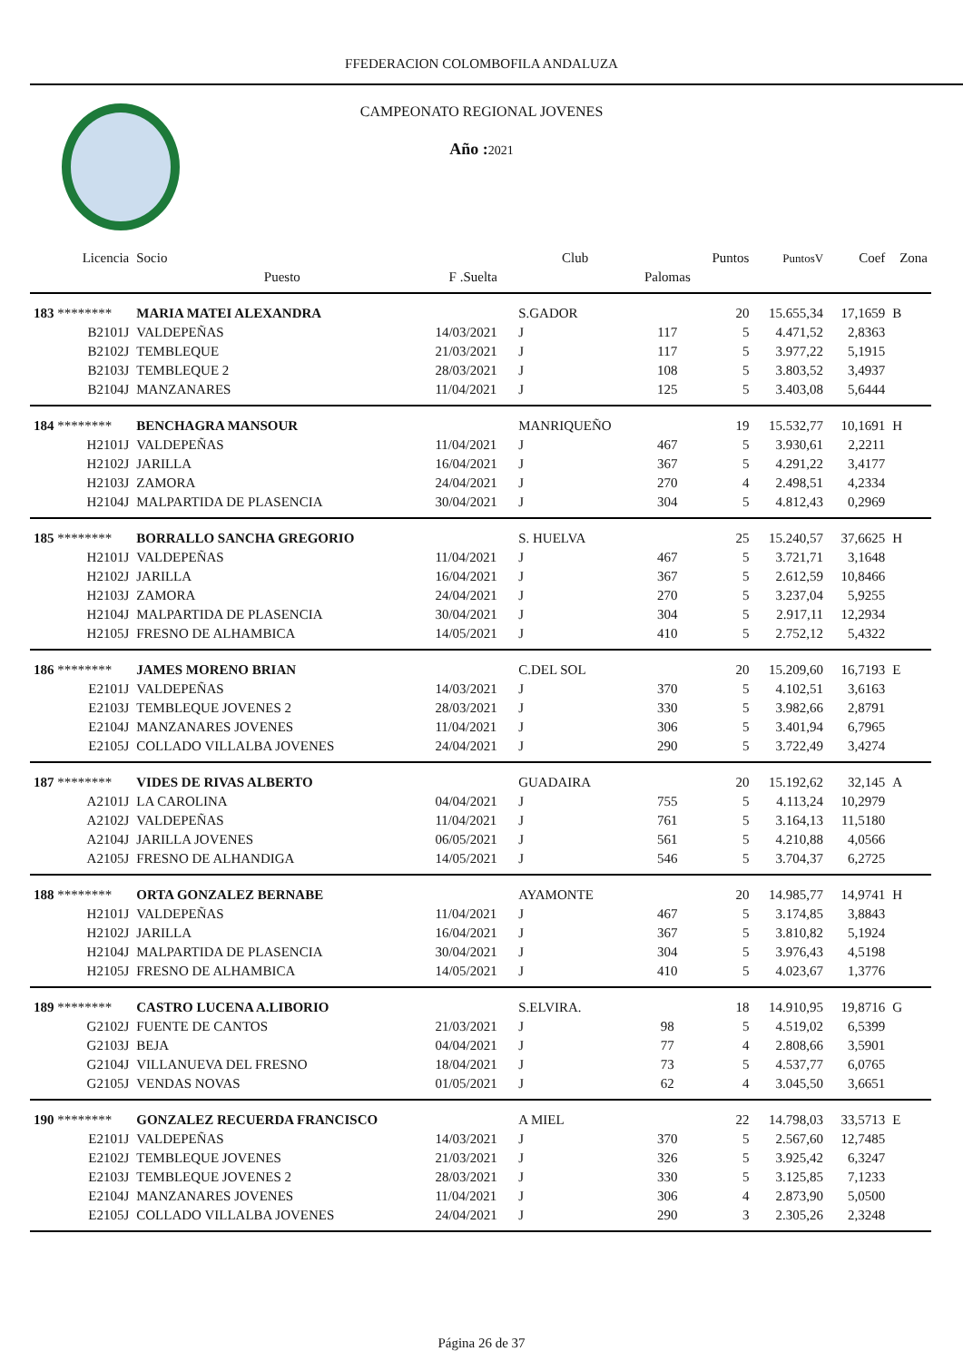FFEDERACION COLOMBOFILA ANDALUZA
CAMPEONATO REGIONAL JOVENES
Año : 2021
| Licencia | Socio | | Club | | Puntos | PuntosV | Coef | Zona |
| --- | --- | --- | --- | --- | --- | --- | --- | --- |
| | Puesto | F .Suelta | | Palomas | | | | |
| 183 ******** | MARIA MATEI ALEXANDRA | | S.GADOR | | 20 | 15.655,34 | 17,1659 | B |
| B2101J | VALDEPEÑAS | 14/03/2021 | J | 117 | 5 | 4.471,52 | 2,8363 | |
| B2102J | TEMBLEQUE | 21/03/2021 | J | 117 | 5 | 3.977,22 | 5,1915 | |
| B2103J | TEMBLEQUE 2 | 28/03/2021 | J | 108 | 5 | 3.803,52 | 3,4937 | |
| B2104J | MANZANARES | 11/04/2021 | J | 125 | 5 | 3.403,08 | 5,6444 | |
| 184 ******** | BENCHAGRA MANSOUR | | MANRIQUEÑO | | 19 | 15.532,77 | 10,1691 | H |
| H2101J | VALDEPEÑAS | 11/04/2021 | J | 467 | 5 | 3.930,61 | 2,2211 | |
| H2102J | JARILLA | 16/04/2021 | J | 367 | 5 | 4.291,22 | 3,4177 | |
| H2103J | ZAMORA | 24/04/2021 | J | 270 | 4 | 2.498,51 | 4,2334 | |
| H2104J | MALPARTIDA DE PLASENCIA | 30/04/2021 | J | 304 | 5 | 4.812,43 | 0,2969 | |
| 185 ******** | BORRALLO SANCHA GREGORIO | | S. HUELVA | | 25 | 15.240,57 | 37,6625 | H |
| H2101J | VALDEPEÑAS | 11/04/2021 | J | 467 | 5 | 3.721,71 | 3,1648 | |
| H2102J | JARILLA | 16/04/2021 | J | 367 | 5 | 2.612,59 | 10,8466 | |
| H2103J | ZAMORA | 24/04/2021 | J | 270 | 5 | 3.237,04 | 5,9255 | |
| H2104J | MALPARTIDA DE PLASENCIA | 30/04/2021 | J | 304 | 5 | 2.917,11 | 12,2934 | |
| H2105J | FRESNO DE ALHAMBICA | 14/05/2021 | J | 410 | 5 | 2.752,12 | 5,4322 | |
| 186 ******** | JAMES MORENO BRIAN | | C.DEL SOL | | 20 | 15.209,60 | 16,7193 | E |
| E2101J | VALDEPEÑAS | 14/03/2021 | J | 370 | 5 | 4.102,51 | 3,6163 | |
| E2103J | TEMBLEQUE JOVENES 2 | 28/03/2021 | J | 330 | 5 | 3.982,66 | 2,8791 | |
| E2104J | MANZANARES JOVENES | 11/04/2021 | J | 306 | 5 | 3.401,94 | 6,7965 | |
| E2105J | COLLADO VILLALBA JOVENES | 24/04/2021 | J | 290 | 5 | 3.722,49 | 3,4274 | |
| 187 ******** | VIDES DE RIVAS ALBERTO | | GUADAIRA | | 20 | 15.192,62 | 32,145 | A |
| A2101J | LA CAROLINA | 04/04/2021 | J | 755 | 5 | 4.113,24 | 10,2979 | |
| A2102J | VALDEPEÑAS | 11/04/2021 | J | 761 | 5 | 3.164,13 | 11,5180 | |
| A2104J | JARILLA JOVENES | 06/05/2021 | J | 561 | 5 | 4.210,88 | 4,0566 | |
| A2105J | FRESNO DE ALHANDIGA | 14/05/2021 | J | 546 | 5 | 3.704,37 | 6,2725 | |
| 188 ******** | ORTA GONZALEZ BERNABE | | AYAMONTE | | 20 | 14.985,77 | 14,9741 | H |
| H2101J | VALDEPEÑAS | 11/04/2021 | J | 467 | 5 | 3.174,85 | 3,8843 | |
| H2102J | JARILLA | 16/04/2021 | J | 367 | 5 | 3.810,82 | 5,1924 | |
| H2104J | MALPARTIDA DE PLASENCIA | 30/04/2021 | J | 304 | 5 | 3.976,43 | 4,5198 | |
| H2105J | FRESNO DE ALHAMBICA | 14/05/2021 | J | 410 | 5 | 4.023,67 | 1,3776 | |
| 189 ******** | CASTRO LUCENA A.LIBORIO | | S.ELVIRA. | | 18 | 14.910,95 | 19,8716 | G |
| G2102J | FUENTE DE CANTOS | 21/03/2021 | J | 98 | 5 | 4.519,02 | 6,5399 | |
| G2103J | BEJA | 04/04/2021 | J | 77 | 4 | 2.808,66 | 3,5901 | |
| G2104J | VILLANUEVA DEL FRESNO | 18/04/2021 | J | 73 | 5 | 4.537,77 | 6,0765 | |
| G2105J | VENDAS NOVAS | 01/05/2021 | J | 62 | 4 | 3.045,50 | 3,6651 | |
| 190 ******** | GONZALEZ RECUERDA FRANCISCO | | A MIEL | | 22 | 14.798,03 | 33,5713 | E |
| E2101J | VALDEPEÑAS | 14/03/2021 | J | 370 | 5 | 2.567,60 | 12,7485 | |
| E2102J | TEMBLEQUE JOVENES | 21/03/2021 | J | 326 | 5 | 3.925,42 | 6,3247 | |
| E2103J | TEMBLEQUE JOVENES 2 | 28/03/2021 | J | 330 | 5 | 3.125,85 | 7,1233 | |
| E2104J | MANZANARES JOVENES | 11/04/2021 | J | 306 | 4 | 2.873,90 | 5,0500 | |
| E2105J | COLLADO VILLALBA JOVENES | 24/04/2021 | J | 290 | 3 | 2.305,26 | 2,3248 | |
Página 26 de 37